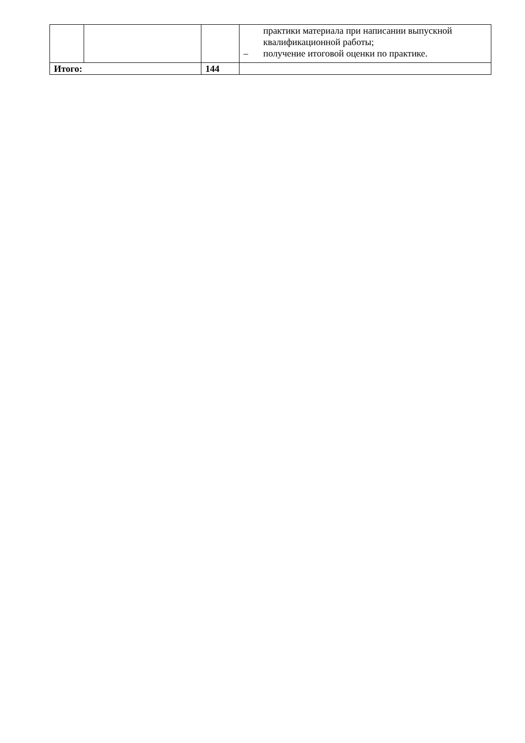| | | | практики материала при написании выпускной квалификационной работы; – получение итоговой оценки по практике. |
| Итого: | | 144 | |